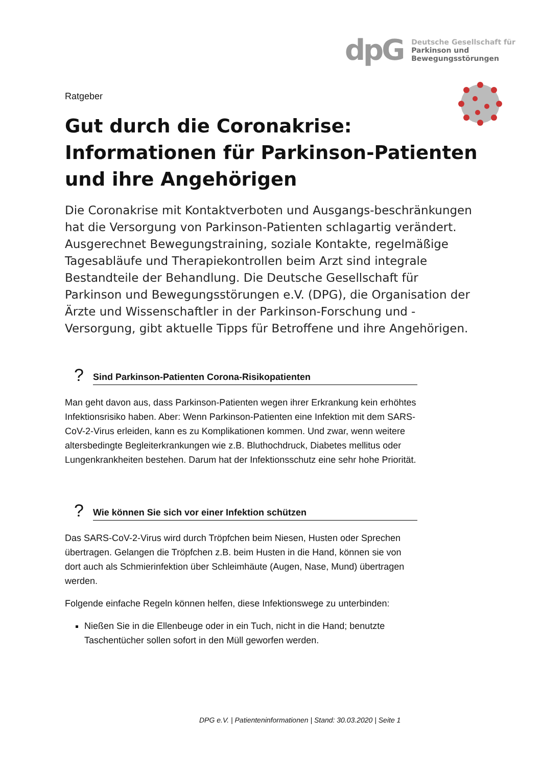dpG
Deutsche Gesellschaft für
Parkinson und
Bewegungsstörungen
Ratgeber
Gut durch die Coronakrise:
Informationen für Parkinson-Patienten
und ihre Angehörigen
Die Coronakrise mit Kontaktverboten und Ausgangs-beschränkungen hat die Versorgung von Parkinson-Patienten schlagartig verändert. Ausgerechnet Bewegungstraining, soziale Kontakte, regelmäßige Tagesabläufe und Therapiekontrollen beim Arzt sind integrale Bestandteile der Behandlung. Die Deutsche Gesellschaft für Parkinson und Bewegungsstörungen e.V. (DPG), die Organisation der Ärzte und Wissenschaftler in der Parkinson-Forschung und -Versorgung, gibt aktuelle Tipps für Betroffene und ihre Angehörigen.
? Sind Parkinson-Patienten Corona-Risikopatienten
Man geht davon aus, dass Parkinson-Patienten wegen ihrer Erkrankung kein erhöhtes Infektionsrisiko haben. Aber: Wenn Parkinson-Patienten eine Infektion mit dem SARS-CoV-2-Virus erleiden, kann es zu Komplikationen kommen. Und zwar, wenn weitere altersbedingte Begleiterkrankungen wie z.B. Bluthochdruck, Diabetes mellitus oder Lungenkrankheiten bestehen. Darum hat der Infektionsschutz eine sehr hohe Priorität.
? Wie können Sie sich vor einer Infektion schützen
Das SARS-CoV-2-Virus wird durch Tröpfchen beim Niesen, Husten oder Sprechen übertragen. Gelangen die Tröpfchen z.B. beim Husten in die Hand, können sie von dort auch als Schmierinfektion über Schleimhäute (Augen, Nase, Mund) übertragen werden.
Folgende einfache Regeln können helfen, diese Infektionswege zu unterbinden:
Nießen Sie in die Ellenbeuge oder in ein Tuch, nicht in die Hand; benutzte Taschentücher sollen sofort in den Müll geworfen werden.
DPG e.V. | Patienteninformationen | Stand: 30.03.2020 | Seite 1